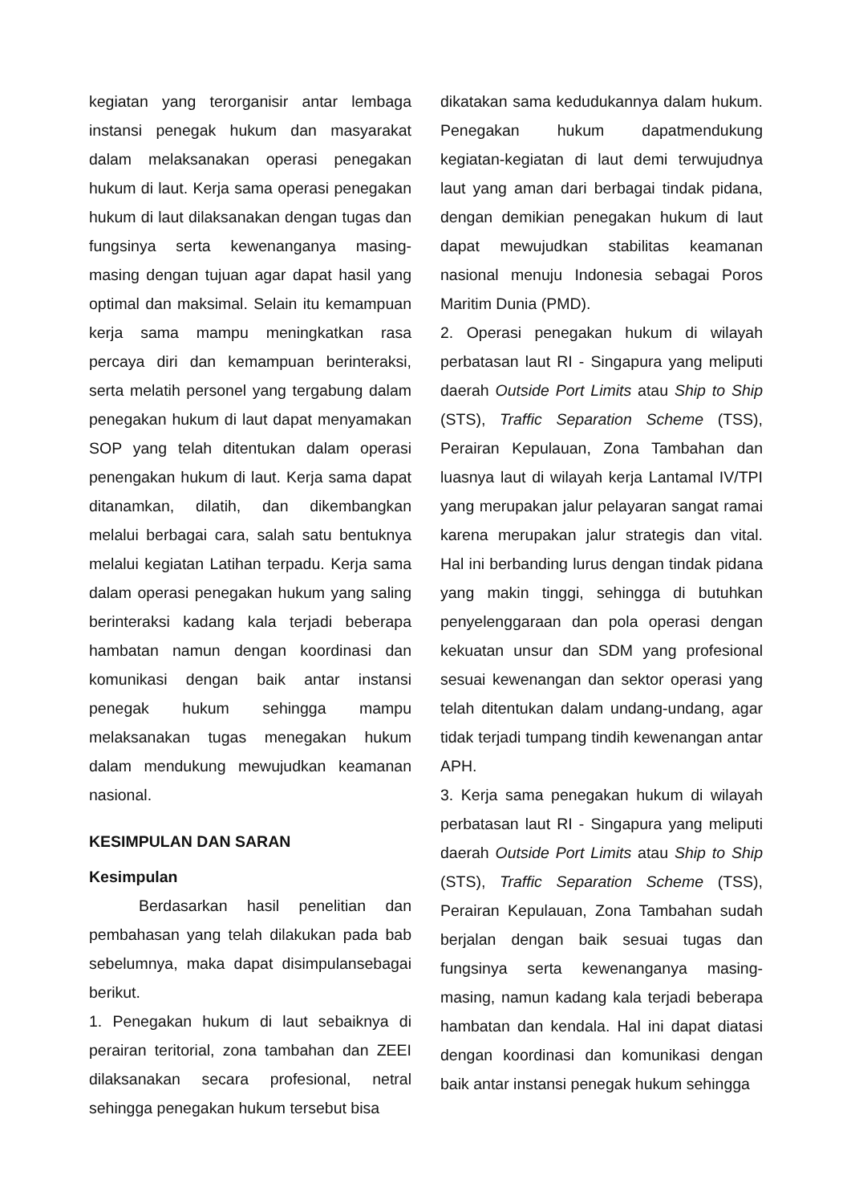kegiatan yang terorganisir antar lembaga instansi penegak hukum dan masyarakat dalam melaksanakan operasi penegakan hukum di laut. Kerja sama operasi penegakan hukum di laut dilaksanakan dengan tugas dan fungsinya serta kewenanganya masing-masing dengan tujuan agar dapat hasil yang optimal dan maksimal. Selain itu kemampuan kerja sama mampu meningkatkan rasa percaya diri dan kemampuan berinteraksi, serta melatih personel yang tergabung dalam penegakan hukum di laut dapat menyamakan SOP yang telah ditentukan dalam operasi penengakan hukum di laut. Kerja sama dapat ditanamkan, dilatih, dan dikembangkan melalui berbagai cara, salah satu bentuknya melalui kegiatan Latihan terpadu. Kerja sama dalam operasi penegakan hukum yang saling berinteraksi kadang kala terjadi beberapa hambatan namun dengan koordinasi dan komunikasi dengan baik antar instansi penegak hukum sehingga mampu melaksanakan tugas menegakan hukum dalam mendukung mewujudkan keamanan nasional.
KESIMPULAN DAN SARAN
Kesimpulan
Berdasarkan hasil penelitian dan pembahasan yang telah dilakukan pada bab sebelumnya, maka dapat disimpulansebagai berikut.
1. Penegakan hukum di laut sebaiknya di perairan teritorial, zona tambahan dan ZEEI dilaksanakan secara profesional, netral sehingga penegakan hukum tersebut bisa
dikatakan sama kedudukannya dalam hukum. Penegakan hukum dapatmendukung kegiatan-kegiatan di laut demi terwujudnya laut yang aman dari berbagai tindak pidana, dengan demikian penegakan hukum di laut dapat mewujudkan stabilitas keamanan nasional menuju Indonesia sebagai Poros Maritim Dunia (PMD).
2. Operasi penegakan hukum di wilayah perbatasan laut RI - Singapura yang meliputi daerah Outside Port Limits atau Ship to Ship (STS), Traffic Separation Scheme (TSS), Perairan Kepulauan, Zona Tambahan dan luasnya laut di wilayah kerja Lantamal IV/TPI yang merupakan jalur pelayaran sangat ramai karena merupakan jalur strategis dan vital. Hal ini berbanding lurus dengan tindak pidana yang makin tinggi, sehingga di butuhkan penyelenggaraan dan pola operasi dengan kekuatan unsur dan SDM yang profesional sesuai kewenangan dan sektor operasi yang telah ditentukan dalam undang-undang, agar tidak terjadi tumpang tindih kewenangan antar APH.
3. Kerja sama penegakan hukum di wilayah perbatasan laut RI - Singapura yang meliputi daerah Outside Port Limits atau Ship to Ship (STS), Traffic Separation Scheme (TSS), Perairan Kepulauan, Zona Tambahan sudah berjalan dengan baik sesuai tugas dan fungsinya serta kewenanganya masing-masing, namun kadang kala terjadi beberapa hambatan dan kendala. Hal ini dapat diatasi dengan koordinasi dan komunikasi dengan baik antar instansi penegak hukum sehingga